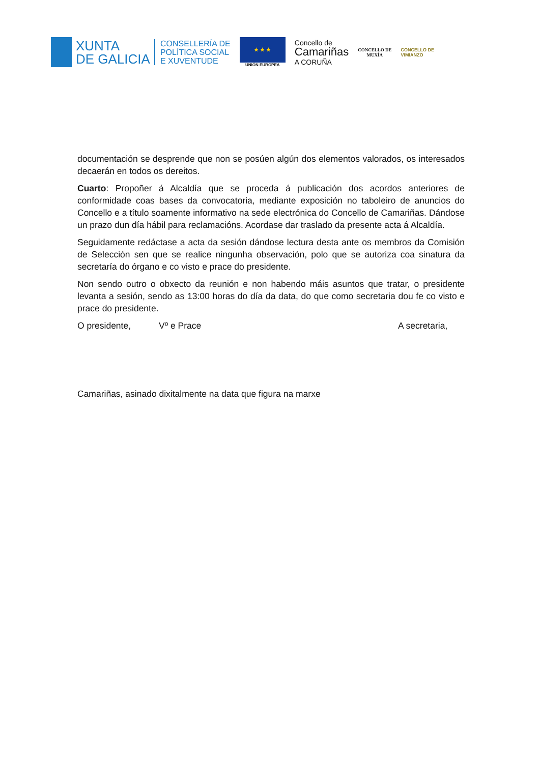XUNTA
DE GALICIA
CONSELLERÍA DE
POLÍTICA SOCIAL
E XUVENTUDE
★ ★ ★
UNIÓN EUROPEA
Concello de
Camariñas
A CORUÑA
CONCELLO DE
MUXÍA
CONCELLO DE
VIMIANZO
documentación se desprende que non se posúen algún dos elementos valorados, os interesados decaerán en todos os dereitos.
Cuarto: Propoñer á Alcaldía que se proceda á publicación dos acordos anteriores de conformidade coas bases da convocatoria, mediante exposición no taboleiro de anuncios do Concello e a título soamente informativo na sede electrónica do Concello de Camariñas. Dándose un prazo dun día hábil para reclamacións. Acordase dar traslado da presente acta á Alcaldía.
Seguidamente redáctase a acta da sesión dándose lectura desta ante os membros da Comisión de Selección sen que se realice ningunha observación, polo que se autoriza coa sinatura da secretaría do órgano e co visto e prace do presidente.
Non sendo outro o obxecto da reunión e non habendo máis asuntos que tratar, o presidente levanta a sesión, sendo as 13:00 horas do día da data, do que como secretaria dou fe co visto e prace do presidente.
O presidente, Vº e Prace A secretaria,
Camariñas, asinado dixitalmente na data que figura na marxe